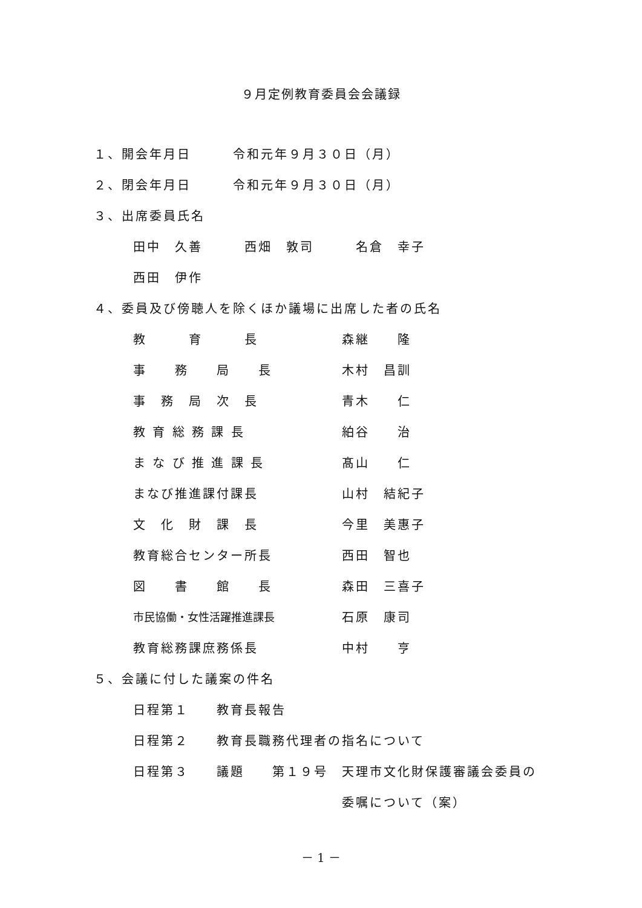９月定例教育委員会会議録
１、開会年月日　　　令和元年９月３０日（月）
２、閉会年月日　　　令和元年９月３０日（月）
３、出席委員氏名
田中　久善　　　西畑　敦司　　　名倉　幸子
西田　伊作
４、委員及び傍聴人を除くほか議場に出席した者の氏名
| 教 育 長 | 森継 隆 |
| 事 務 局 長 | 木村 昌訓 |
| 事 務 局 次 長 | 青木 仁 |
| 教 育 総 務 課 長 | 絈谷 治 |
| ま な び 推 進 課 長 | 髙山 仁 |
| まなび推進課付課長 | 山村 結紀子 |
| 文 化 財 課 長 | 今里 美惠子 |
| 教育総合センター所長 | 西田 智也 |
| 図 書 館 長 | 森田 三喜子 |
| 市民協働・女性活躍推進課長 | 石原 康司 |
| 教育総務課庶務係長 | 中村 亨 |
５、会議に付した議案の件名
日程第１　　教育長報告
日程第２　　教育長職務代理者の指名について
日程第３　　議題　　第１９号　天理市文化財保護審議会委員の
委嘱について（案）
－ 1 －